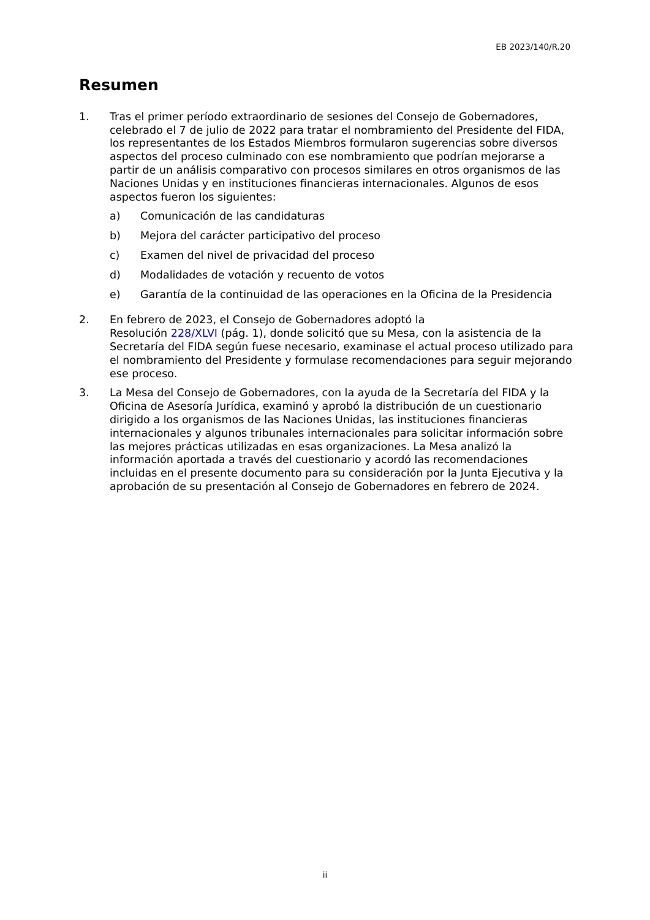EB 2023/140/R.20
Resumen
1. Tras el primer período extraordinario de sesiones del Consejo de Gobernadores, celebrado el 7 de julio de 2022 para tratar el nombramiento del Presidente del FIDA, los representantes de los Estados Miembros formularon sugerencias sobre diversos aspectos del proceso culminado con ese nombramiento que podrían mejorarse a partir de un análisis comparativo con procesos similares en otros organismos de las Naciones Unidas y en instituciones financieras internacionales. Algunos de esos aspectos fueron los siguientes:
a) Comunicación de las candidaturas
b) Mejora del carácter participativo del proceso
c) Examen del nivel de privacidad del proceso
d) Modalidades de votación y recuento de votos
e) Garantía de la continuidad de las operaciones en la Oficina de la Presidencia
2. En febrero de 2023, el Consejo de Gobernadores adoptó la
Resolución 228/XLVI (pág. 1), donde solicitó que su Mesa, con la asistencia de la Secretaría del FIDA según fuese necesario, examinase el actual proceso utilizado para el nombramiento del Presidente y formulase recomendaciones para seguir mejorando ese proceso.
3. La Mesa del Consejo de Gobernadores, con la ayuda de la Secretaría del FIDA y la Oficina de Asesoría Jurídica, examinó y aprobó la distribución de un cuestionario dirigido a los organismos de las Naciones Unidas, las instituciones financieras internacionales y algunos tribunales internacionales para solicitar información sobre las mejores prácticas utilizadas en esas organizaciones. La Mesa analizó la información aportada a través del cuestionario y acordó las recomendaciones incluidas en el presente documento para su consideración por la Junta Ejecutiva y la aprobación de su presentación al Consejo de Gobernadores en febrero de 2024.
ii